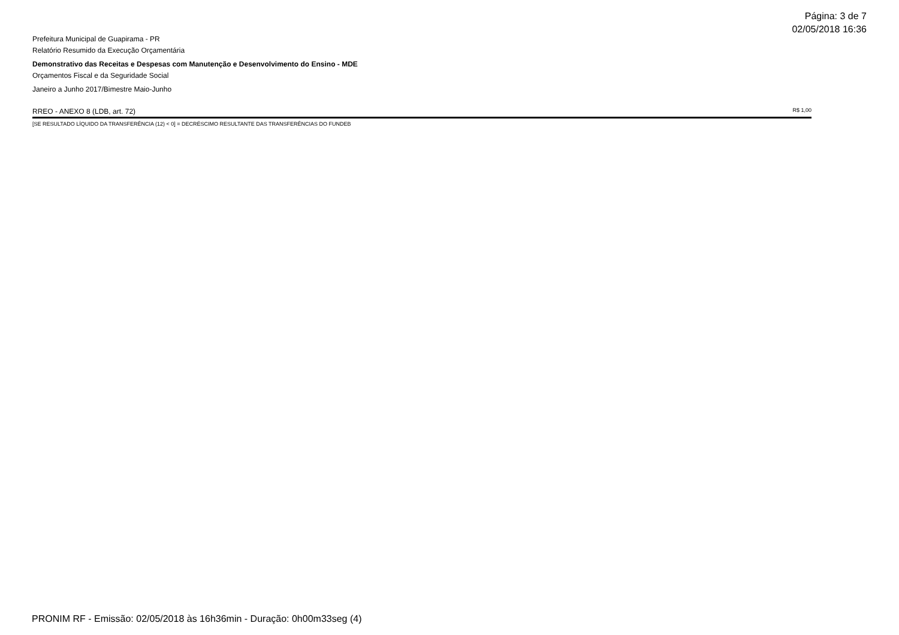Página: 3 de 7
02/05/2018 16:36
Prefeitura Municipal de Guapirama - PR
Relatório Resumido da Execução Orçamentária
Demonstrativo das Receitas e Despesas com Manutenção e Desenvolvimento do Ensino - MDE
Orçamentos Fiscal e da Seguridade Social
Janeiro a Junho 2017/Bimestre Maio-Junho
RREO - ANEXO 8 (LDB, art. 72) R$ 1,00
[SE RESULTADO LÍQUIDO DA TRANSFERÊNCIA (12) < 0] = DECRÉSCIMO RESULTANTE DAS TRANSFERÊNCIAS DO FUNDEB
PRONIM RF - Emissão: 02/05/2018 às 16h36min - Duração: 0h00m33seg (4)